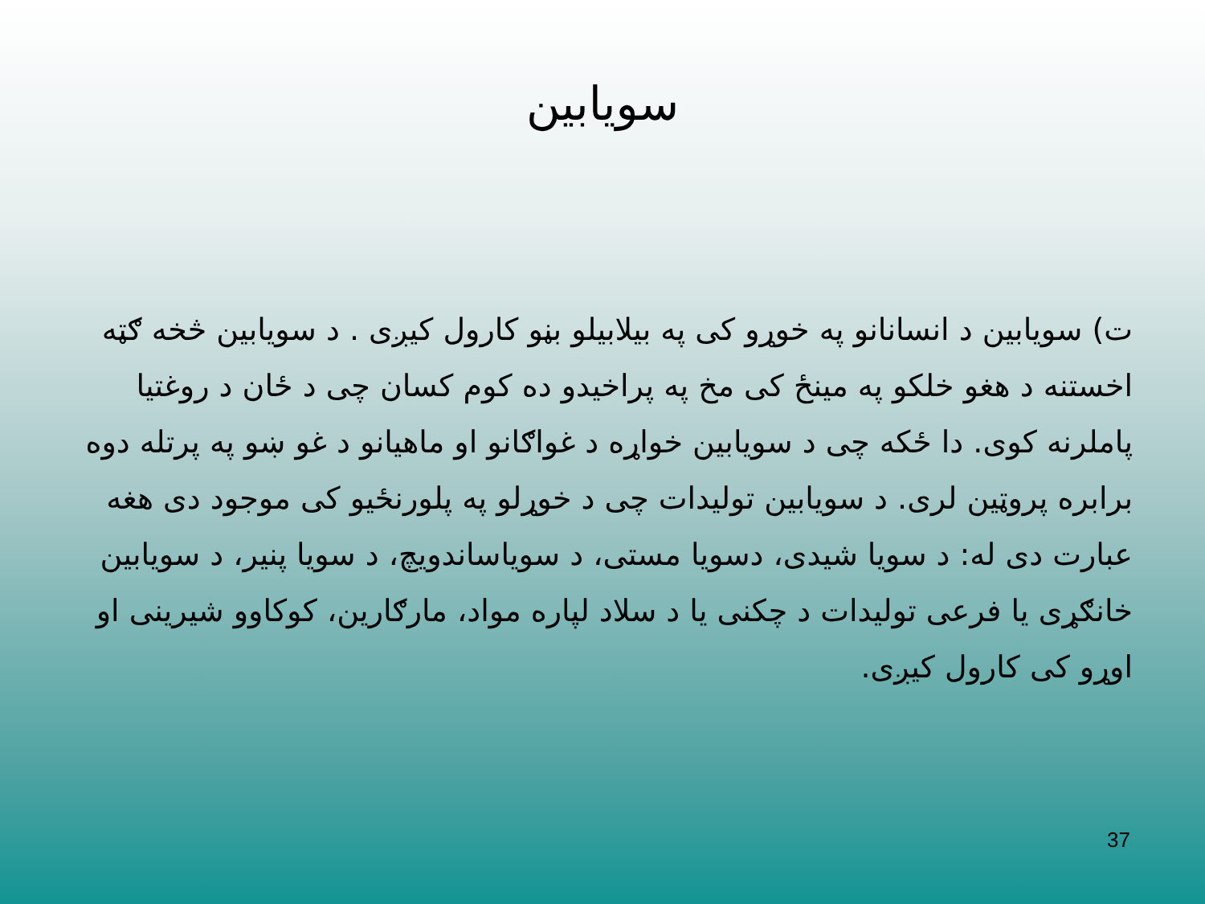سویابین
ت) سویابین د انسانانو په خوړو کی په بیلابیلو بڼو کارول کیږی . د سویابین څخه ګټه اخستنه د هغو خلکو په مینځ کی مخ په پراخیدو ده کوم کسان چی د ځان د روغتیا پاملرنه کوی. دا ځکه چی د سویابین خواړه د غواګانو او ماهیانو د غو ښو په پرتله دوه برابره پروټین لری. د سویابین تولیدات چی د خوړلو په پلورنځیو کی موجود دی هغه عبارت دی له: د سویا شیدی، دسویا مستی، د سویاساندویچ، د سویا پنیر، د سویابین خانګړی یا فرعی تولیدات د چکنی یا د سلاد لپاره مواد، مارګارین، کوکاوو شیرینی او اوړو کی کارول کیږی.
37